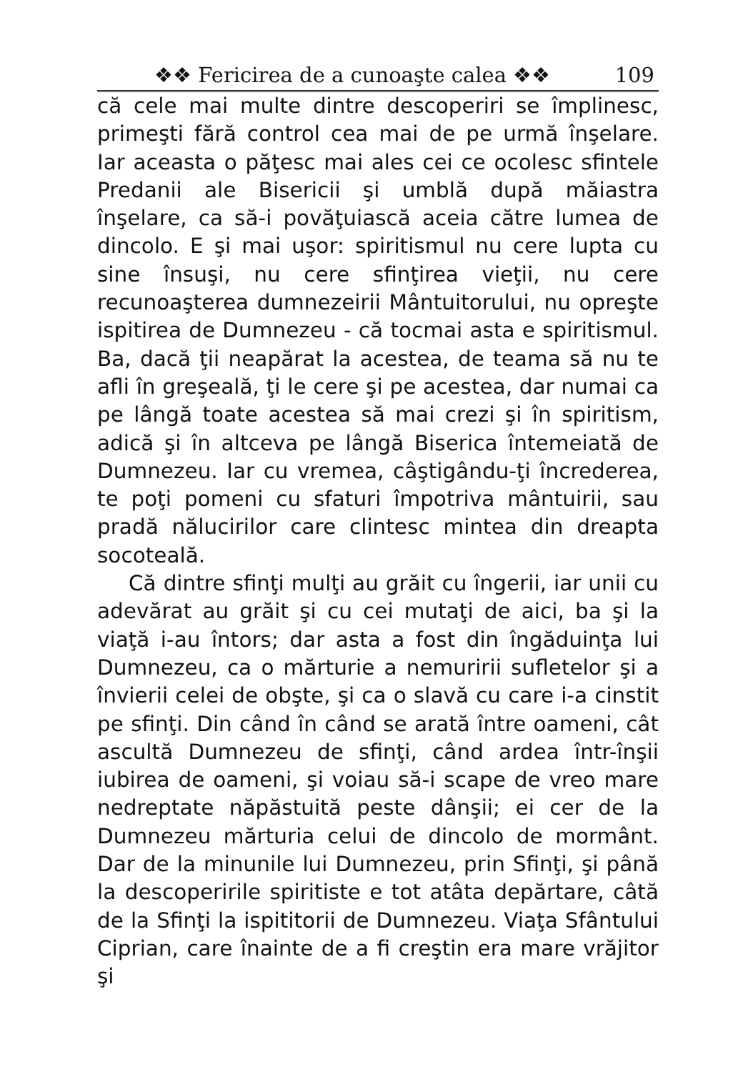❖❖ Fericirea de a cunoaşte calea ❖❖ 109
că cele mai multe dintre descoperiri se împlinesc, primeşti fără control cea mai de pe urmă înşelare. Iar aceasta o păţesc mai ales cei ce ocolesc sfintele Predanii ale Bisericii şi umblă după măiastra înşelare, ca să-i povăţuiască aceia către lumea de dincolo. E şi mai uşor: spiritismul nu cere lupta cu sine însuşi, nu cere sfinţirea vieţii, nu cere recunoaşterea dumnezeirii Mântuitorului, nu opreşte ispitirea de Dumnezeu - că tocmai asta e spiritismul. Ba, dacă ţii neapărat la acestea, de teama să nu te afli în greşeală, ţi le cere şi pe acestea, dar numai ca pe lângă toate acestea să mai crezi şi în spiritism, adică şi în altceva pe lângă Biserica întemeiată de Dumnezeu. Iar cu vremea, câştigându-ţi încrederea, te poţi pomeni cu sfaturi împotriva mântuirii, sau pradă nălucirilor care clintesc mintea din dreapta socoteală.
Că dintre sfinţi mulţi au grăit cu îngerii, iar unii cu adevărat au grăit şi cu cei mutaţi de aici, ba şi la viaţă i-au întors; dar asta a fost din îngăduinţa lui Dumnezeu, ca o mărturie a nemuririi sufletelor şi a învierii celei de obşte, şi ca o slavă cu care i-a cinstit pe sfinţi. Din când în când se arată între oameni, cât ascultă Dumnezeu de sfinţi, când ardea într-înşii iubirea de oameni, şi voiau să-i scape de vreo mare nedreptate năpăstuită peste dânşii; ei cer de la Dumnezeu mărturia celui de dincolo de mormânt. Dar de la minunile lui Dumnezeu, prin Sfinţi, şi până la descoperirile spiritiste e tot atâta depărtare, câtă de la Sfinţi la ispititorii de Dumnezeu. Viaţa Sfântului Ciprian, care înainte de a fi creştin era mare vrăjitor şi